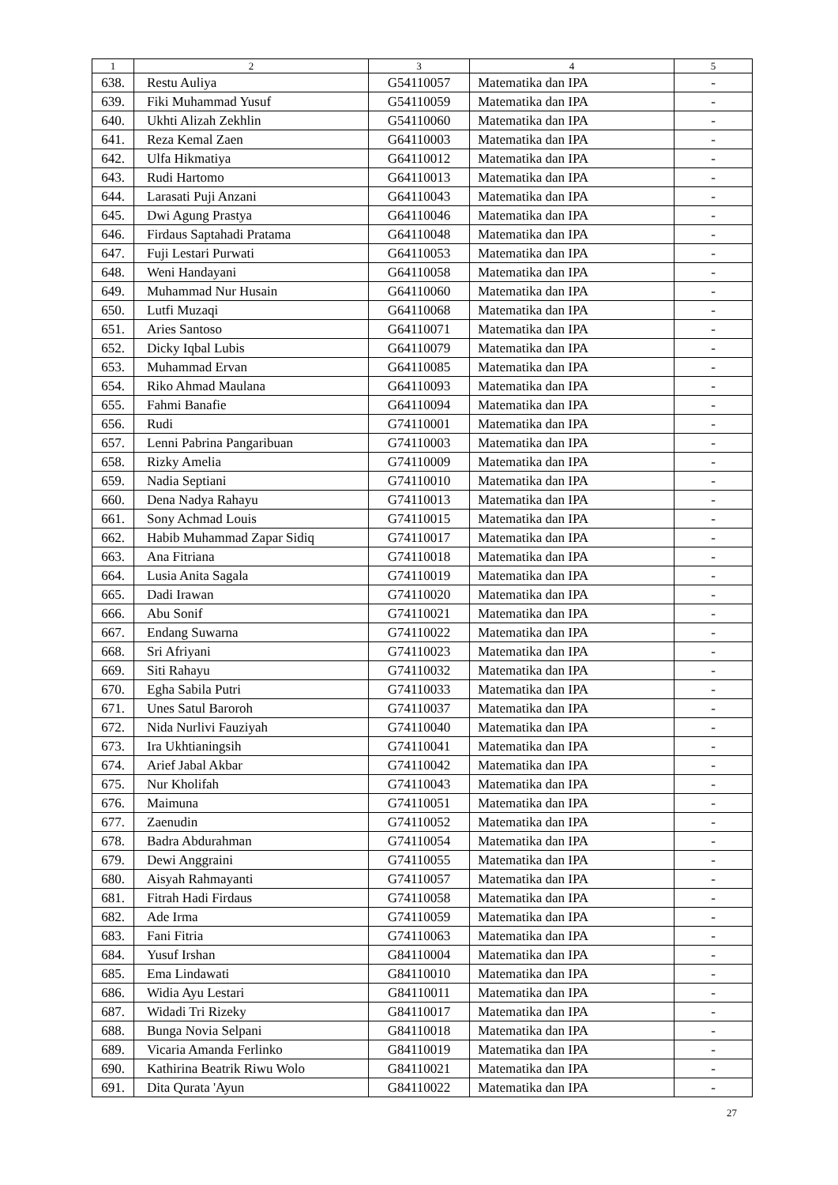| 1 | 2 | 3 | 4 | 5 |
| --- | --- | --- | --- | --- |
| 638. | Restu Auliya | G54110057 | Matematika dan IPA | - |
| 639. | Fiki Muhammad Yusuf | G54110059 | Matematika dan IPA | - |
| 640. | Ukhti Alizah Zekhlin | G54110060 | Matematika dan IPA | - |
| 641. | Reza Kemal Zaen | G64110003 | Matematika dan IPA | - |
| 642. | Ulfa Hikmatiya | G64110012 | Matematika dan IPA | - |
| 643. | Rudi Hartomo | G64110013 | Matematika dan IPA | - |
| 644. | Larasati Puji Anzani | G64110043 | Matematika dan IPA | - |
| 645. | Dwi Agung Prastya | G64110046 | Matematika dan IPA | - |
| 646. | Firdaus Saptahadi Pratama | G64110048 | Matematika dan IPA | - |
| 647. | Fuji Lestari Purwati | G64110053 | Matematika dan IPA | - |
| 648. | Weni Handayani | G64110058 | Matematika dan IPA | - |
| 649. | Muhammad Nur Husain | G64110060 | Matematika dan IPA | - |
| 650. | Lutfi Muzaqi | G64110068 | Matematika dan IPA | - |
| 651. | Aries Santoso | G64110071 | Matematika dan IPA | - |
| 652. | Dicky Iqbal Lubis | G64110079 | Matematika dan IPA | - |
| 653. | Muhammad Ervan | G64110085 | Matematika dan IPA | - |
| 654. | Riko Ahmad Maulana | G64110093 | Matematika dan IPA | - |
| 655. | Fahmi Banafie | G64110094 | Matematika dan IPA | - |
| 656. | Rudi | G74110001 | Matematika dan IPA | - |
| 657. | Lenni Pabrina Pangaribuan | G74110003 | Matematika dan IPA | - |
| 658. | Rizky Amelia | G74110009 | Matematika dan IPA | - |
| 659. | Nadia Septiani | G74110010 | Matematika dan IPA | - |
| 660. | Dena Nadya Rahayu | G74110013 | Matematika dan IPA | - |
| 661. | Sony Achmad Louis | G74110015 | Matematika dan IPA | - |
| 662. | Habib Muhammad Zapar Sidiq | G74110017 | Matematika dan IPA | - |
| 663. | Ana Fitriana | G74110018 | Matematika dan IPA | - |
| 664. | Lusia Anita Sagala | G74110019 | Matematika dan IPA | - |
| 665. | Dadi Irawan | G74110020 | Matematika dan IPA | - |
| 666. | Abu Sonif | G74110021 | Matematika dan IPA | - |
| 667. | Endang Suwarna | G74110022 | Matematika dan IPA | - |
| 668. | Sri Afriyani | G74110023 | Matematika dan IPA | - |
| 669. | Siti Rahayu | G74110032 | Matematika dan IPA | - |
| 670. | Egha Sabila Putri | G74110033 | Matematika dan IPA | - |
| 671. | Unes Satul Baroroh | G74110037 | Matematika dan IPA | - |
| 672. | Nida Nurlivi Fauziyah | G74110040 | Matematika dan IPA | - |
| 673. | Ira Ukhtianingsih | G74110041 | Matematika dan IPA | - |
| 674. | Arief Jabal Akbar | G74110042 | Matematika dan IPA | - |
| 675. | Nur Kholifah | G74110043 | Matematika dan IPA | - |
| 676. | Maimuna | G74110051 | Matematika dan IPA | - |
| 677. | Zaenudin | G74110052 | Matematika dan IPA | - |
| 678. | Badra Abdurahman | G74110054 | Matematika dan IPA | - |
| 679. | Dewi Anggraini | G74110055 | Matematika dan IPA | - |
| 680. | Aisyah Rahmayanti | G74110057 | Matematika dan IPA | - |
| 681. | Fitrah Hadi Firdaus | G74110058 | Matematika dan IPA | - |
| 682. | Ade Irma | G74110059 | Matematika dan IPA | - |
| 683. | Fani Fitria | G74110063 | Matematika dan IPA | - |
| 684. | Yusuf Irshan | G84110004 | Matematika dan IPA | - |
| 685. | Ema Lindawati | G84110010 | Matematika dan IPA | - |
| 686. | Widia Ayu Lestari | G84110011 | Matematika dan IPA | - |
| 687. | Widadi Tri Rizeky | G84110017 | Matematika dan IPA | - |
| 688. | Bunga Novia Selpani | G84110018 | Matematika dan IPA | - |
| 689. | Vicaria Amanda Ferlinko | G84110019 | Matematika dan IPA | - |
| 690. | Kathirina Beatrik Riwu Wolo | G84110021 | Matematika dan IPA | - |
| 691. | Dita Qurata 'Ayun | G84110022 | Matematika dan IPA | - |
27